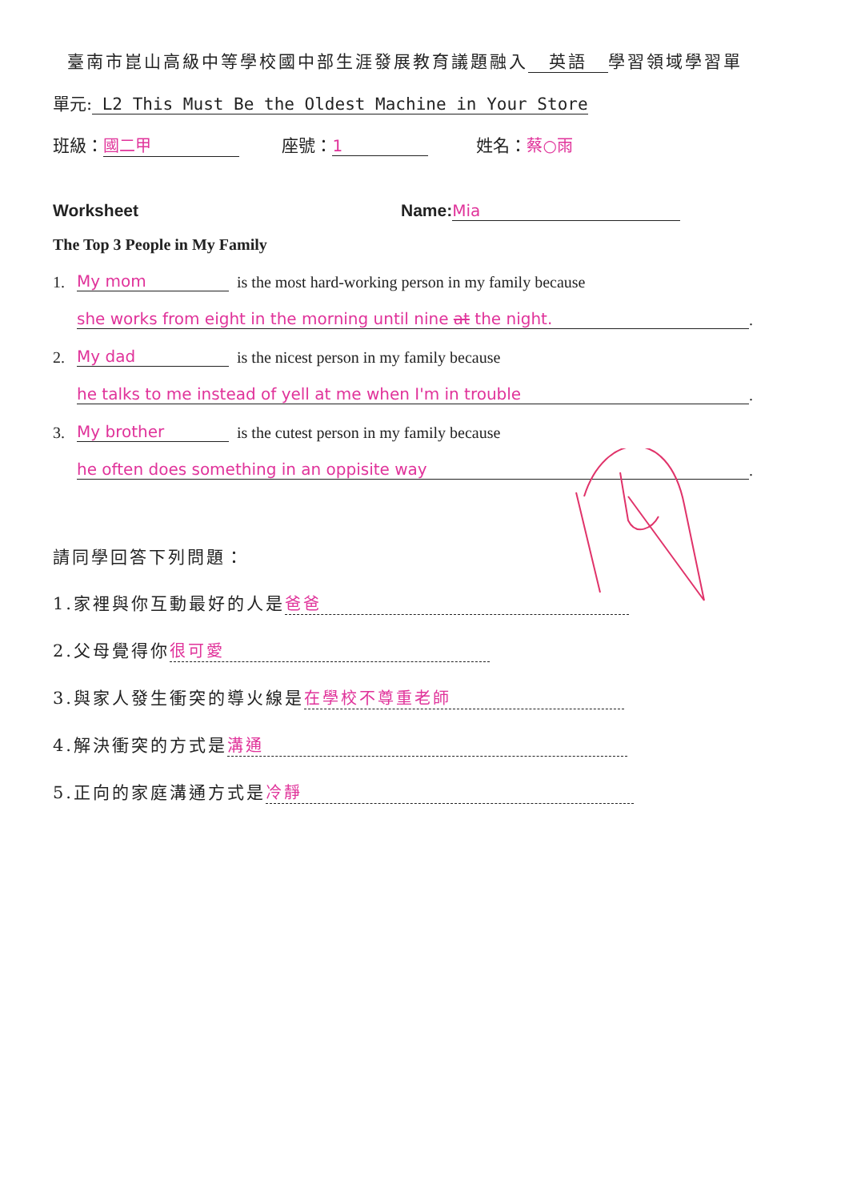臺南市崑山高級中等學校國中部生涯發展教育議題融入 英語 學習領域學習單
單元: L2 This Must Be the Oldest Machine in Your Store
班級： 國二甲 座號： 1 姓名：蔡○雨
Worksheet Name: Mia
The Top 3 People in My Family
1. My mom is the most hard-working person in my family because
she works from eight in the morning until nine at the night..
2. My dad is the nicest person in my family because
he talks to me instead of yell at me when I'm in trouble.
3. My brother is the cutest person in my family because
he often does something in an oppisite way.
請同學回答下列問題：
1.家裡與你互動最好的人是 爸爸
2.父母覺得你 很可愛
3.與家人發生衝突的導火線是 在學校不尊重老師
4.解決衝突的方式是 溝通
5.正向的家庭溝通方式是 冷靜